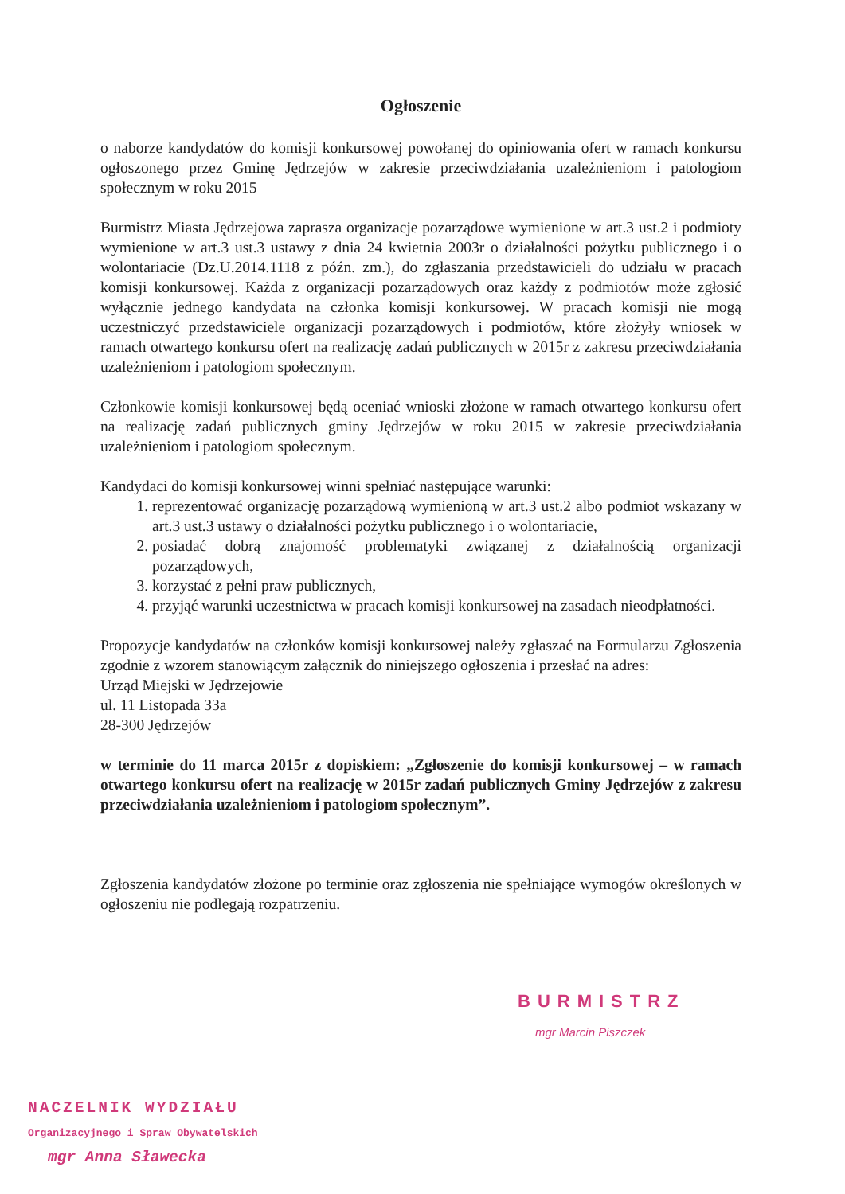Ogłoszenie
o naborze kandydatów do komisji konkursowej powołanej do opiniowania ofert w ramach konkursu ogłoszonego przez Gminę Jędrzejów w zakresie przeciwdziałania uzależnieniom i patologiom społecznym w roku 2015
Burmistrz Miasta Jędrzejowa zaprasza organizacje pozarządowe wymienione w art.3 ust.2 i podmioty wymienione w art.3 ust.3 ustawy z dnia 24 kwietnia 2003r o działalności pożytku publicznego i o wolontariacie (Dz.U.2014.1118 z późn. zm.), do zgłaszania przedstawicieli do udziału w pracach komisji konkursowej. Każda z organizacji pozarządowych oraz każdy z podmiotów może zgłosić wyłącznie jednego kandydata na członka komisji konkursowej. W pracach komisji nie mogą uczestniczyć przedstawiciele organizacji pozarządowych i podmiotów, które złożyły wniosek w ramach otwartego konkursu ofert na realizację zadań publicznych w 2015r z zakresu przeciwdziałania uzależnieniom i patologiom społecznym.
Członkowie komisji konkursowej będą oceniać wnioski złożone w ramach otwartego konkursu ofert na realizację zadań publicznych gminy Jędrzejów w roku 2015 w zakresie przeciwdziałania uzależnieniom i patologiom społecznym.
Kandydaci do komisji konkursowej winni spełniać następujące warunki:
1. reprezentować organizację pozarządową wymienioną w art.3 ust.2 albo podmiot wskazany w art.3 ust.3 ustawy o działalności pożytku publicznego i o wolontariacie,
2. posiadać dobrą znajomość problematyki związanej z działalnością organizacji pozarządowych,
3. korzystać z pełni praw publicznych,
4. przyjąć warunki uczestnictwa w pracach komisji konkursowej na zasadach nieodpłatności.
Propozycje kandydatów na członków komisji konkursowej należy zgłaszać na Formularzu Zgłoszenia zgodnie z wzorem stanowiącym załącznik do niniejszego ogłoszenia i przesłać na adres:
Urząd Miejski w Jędrzejowie
ul. 11 Listopada 33a
28-300 Jędrzejów
w terminie do 11 marca 2015r z dopiskiem: „Zgłoszenie do komisji konkursowej – w ramach otwartego konkursu ofert na realizację w 2015r zadań publicznych Gminy Jędrzejów z zakresu przeciwdziałania uzależnieniom i patologiom społecznym”.
Zgłoszenia kandydatów złożone po terminie oraz zgłoszenia nie spełniające wymogów określonych w ogłoszeniu nie podlegają rozpatrzeniu.
BURMISTRZ
mgr Marcin Piszczek
NACZELNIK WYDZIAŁU
Organizacyjnego i Spraw Obywatelskich
mgr Anna Sławecka